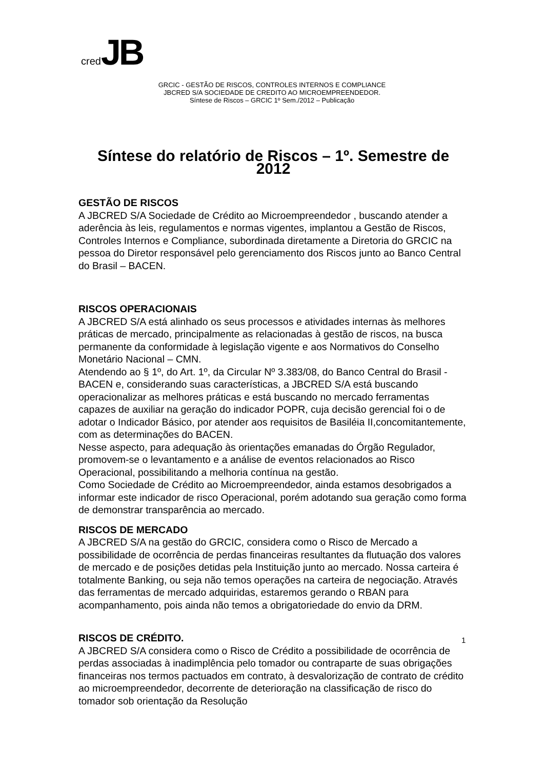cred JB
GRCIC - GESTÃO DE RISCOS, CONTROLES INTERNOS E COMPLIANCE
JBCRED S/A SOCIEDADE DE CREDITO AO MICROEMPREENDEDOR.
Síntese de Riscos – GRCIC 1º Sem./2012 – Publicação
Síntese do relatório de Riscos – 1º. Semestre de 2012
GESTÃO DE RISCOS
A JBCRED S/A Sociedade de Crédito ao Microempreendedor , buscando atender a aderência às leis, regulamentos e normas vigentes, implantou a Gestão de Riscos, Controles Internos e Compliance, subordinada diretamente a Diretoria do GRCIC na pessoa do Diretor responsável pelo gerenciamento dos Riscos junto ao Banco Central do Brasil – BACEN.
RISCOS OPERACIONAIS
A JBCRED S/A está alinhado os seus processos e atividades internas às melhores práticas de mercado, principalmente as relacionadas à gestão de riscos, na busca permanente da conformidade à legislação vigente e aos Normativos do Conselho Monetário Nacional – CMN.
Atendendo ao § 1º, do Art. 1º, da Circular Nº 3.383/08, do Banco Central do Brasil - BACEN e, considerando suas características, a JBCRED S/A está buscando operacionalizar as melhores práticas e está buscando no mercado ferramentas capazes de auxiliar na geração do indicador POPR, cuja decisão gerencial foi o de adotar o Indicador Básico, por atender aos requisitos de Basiléia II,concomitantemente, com as determinações do BACEN.
Nesse aspecto, para adequação às orientações emanadas do Órgão Regulador, promovem-se o levantamento e a análise de eventos relacionados ao Risco Operacional, possibilitando a melhoria contínua na gestão.
Como Sociedade de Crédito ao Microempreendedor, ainda estamos desobrigados a informar este indicador de risco Operacional, porém adotando sua geração como forma de demonstrar transparência ao mercado.
RISCOS DE MERCADO
A JBCRED S/A na gestão do GRCIC, considera como o Risco de Mercado a possibilidade de ocorrência de perdas financeiras resultantes da flutuação dos valores de mercado e de posições detidas pela Instituição junto ao mercado. Nossa carteira é totalmente Banking, ou seja não temos operações na carteira de negociação. Através das ferramentas de mercado adquiridas, estaremos gerando o RBAN para acompanhamento, pois ainda não temos a obrigatoriedade do envio da DRM.
RISCOS DE CRÉDITO.
A JBCRED S/A considera como o Risco de Crédito a possibilidade de ocorrência de perdas associadas à inadimplência pelo tomador ou contraparte de suas obrigações financeiras nos termos pactuados em contrato, à desvalorização de contrato de crédito ao microempreendedor, decorrente de deterioração na classificação de risco do tomador sob orientação da Resolução
1